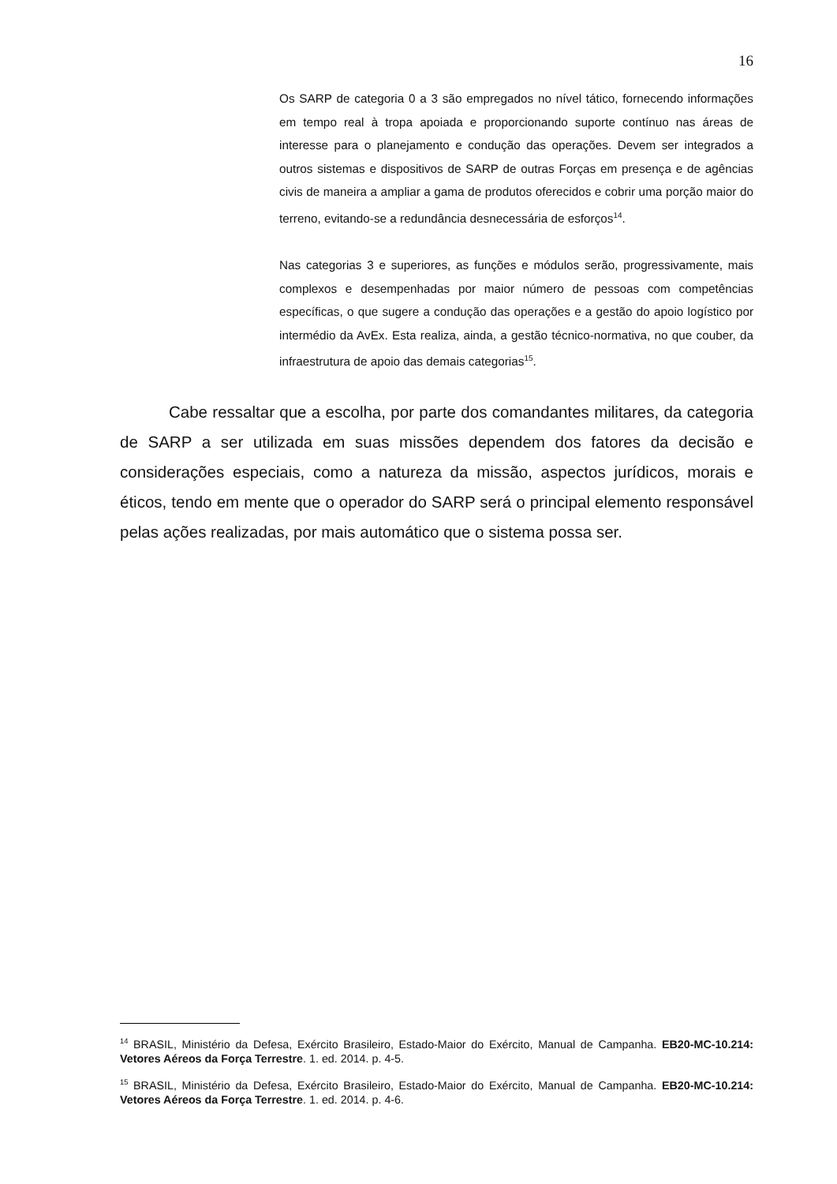16
Os SARP de categoria 0 a 3 são empregados no nível tático, fornecendo informações em tempo real à tropa apoiada e proporcionando suporte contínuo nas áreas de interesse para o planejamento e condução das operações. Devem ser integrados a outros sistemas e dispositivos de SARP de outras Forças em presença e de agências civis de maneira a ampliar a gama de produtos oferecidos e cobrir uma porção maior do terreno, evitando-se a redundância desnecessária de esforços<sup>14</sup>.
Nas categorias 3 e superiores, as funções e módulos serão, progressivamente, mais complexos e desempenhadas por maior número de pessoas com competências específicas, o que sugere a condução das operações e a gestão do apoio logístico por intermédio da AvEx. Esta realiza, ainda, a gestão técnico-normativa, no que couber, da infraestrutura de apoio das demais categorias<sup>15</sup>.
Cabe ressaltar que a escolha, por parte dos comandantes militares, da categoria de SARP a ser utilizada em suas missões dependem dos fatores da decisão e considerações especiais, como a natureza da missão, aspectos jurídicos, morais e éticos, tendo em mente que o operador do SARP será o principal elemento responsável pelas ações realizadas, por mais automático que o sistema possa ser.
<sup>14</sup> BRASIL, Ministério da Defesa, Exército Brasileiro, Estado-Maior do Exército, Manual de Campanha. EB20-MC-10.214: Vetores Aéreos da Força Terrestre. 1. ed. 2014. p. 4-5.
<sup>15</sup> BRASIL, Ministério da Defesa, Exército Brasileiro, Estado-Maior do Exército, Manual de Campanha. EB20-MC-10.214: Vetores Aéreos da Força Terrestre. 1. ed. 2014. p. 4-6.